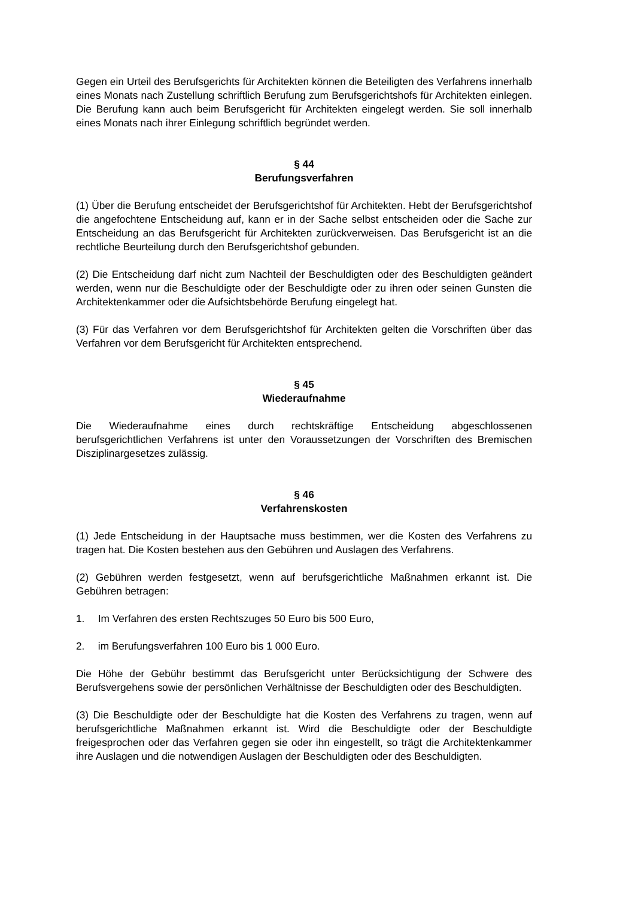Gegen ein Urteil des Berufsgerichts für Architekten können die Beteiligten des Verfahrens innerhalb eines Monats nach Zustellung schriftlich Berufung zum Berufsgerichtshofs für Architekten einlegen. Die Berufung kann auch beim Berufsgericht für Architekten eingelegt werden. Sie soll innerhalb eines Monats nach ihrer Einlegung schriftlich begründet werden.
§ 44
Berufungsverfahren
(1) Über die Berufung entscheidet der Berufsgerichtshof für Architekten. Hebt der Berufsgerichtshof die angefochtene Entscheidung auf, kann er in der Sache selbst entscheiden oder die Sache zur Entscheidung an das Berufsgericht für Architekten zurückverweisen. Das Berufsgericht ist an die rechtliche Beurteilung durch den Berufsgerichtshof gebunden.
(2) Die Entscheidung darf nicht zum Nachteil der Beschuldigten oder des Beschuldigten geändert werden, wenn nur die Beschuldigte oder der Beschuldigte oder zu ihren oder seinen Gunsten die Architektenkammer oder die Aufsichtsbehörde Berufung eingelegt hat.
(3) Für das Verfahren vor dem Berufsgerichtshof für Architekten gelten die Vorschriften über das Verfahren vor dem Berufsgericht für Architekten entsprechend.
§ 45
Wiederaufnahme
Die Wiederaufnahme eines durch rechtskräftige Entscheidung abgeschlossenen berufsgerichtlichen Verfahrens ist unter den Voraussetzungen der Vorschriften des Bremischen Disziplinargesetzes zulässig.
§ 46
Verfahrenskosten
(1) Jede Entscheidung in der Hauptsache muss bestimmen, wer die Kosten des Verfahrens zu tragen hat. Die Kosten bestehen aus den Gebühren und Auslagen des Verfahrens.
(2) Gebühren werden festgesetzt, wenn auf berufsgerichtliche Maßnahmen erkannt ist. Die Gebühren betragen:
1. Im Verfahren des ersten Rechtszuges 50 Euro bis 500 Euro,
2. im Berufungsverfahren 100 Euro bis 1 000 Euro.
Die Höhe der Gebühr bestimmt das Berufsgericht unter Berücksichtigung der Schwere des Berufsvergehens sowie der persönlichen Verhältnisse der Beschuldigten oder des Beschuldigten.
(3) Die Beschuldigte oder der Beschuldigte hat die Kosten des Verfahrens zu tragen, wenn auf berufsgerichtliche Maßnahmen erkannt ist. Wird die Beschuldigte oder der Beschuldigte freigesprochen oder das Verfahren gegen sie oder ihn eingestellt, so trägt die Architektenkammer ihre Auslagen und die notwendigen Auslagen der Beschuldigten oder des Beschuldigten.